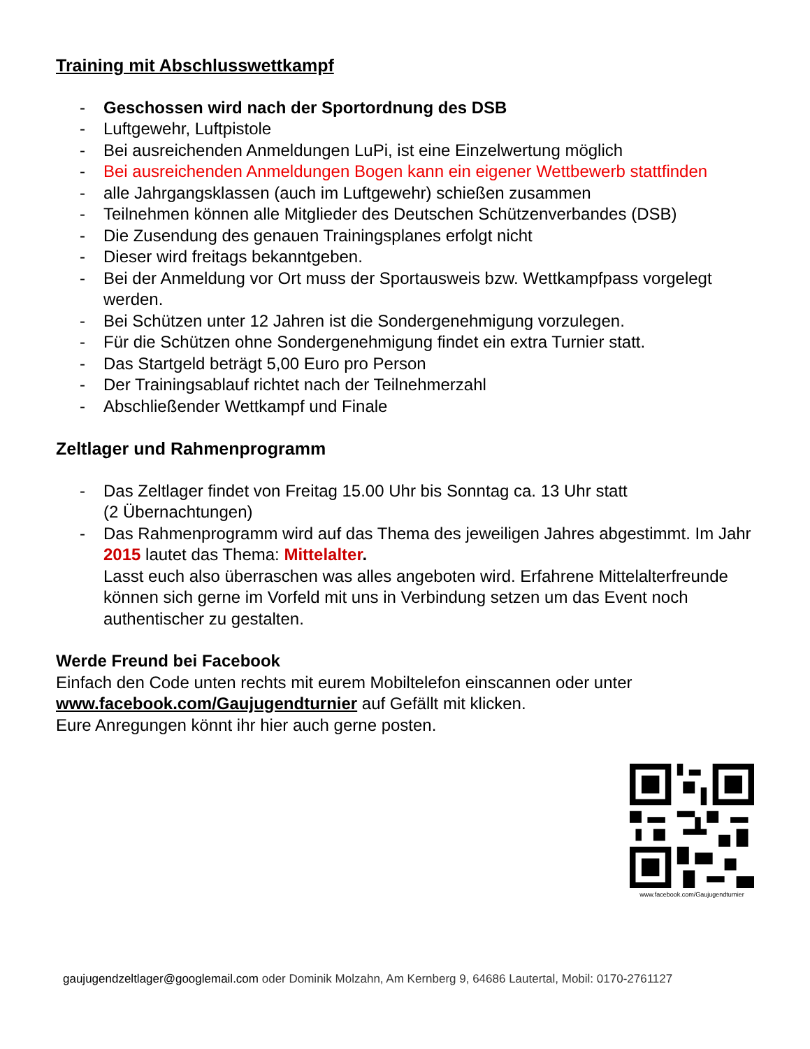Training mit Abschlusswettkampf
- Geschossen wird nach der Sportordnung des DSB
- Luftgewehr, Luftpistole
- Bei ausreichenden Anmeldungen LuPi, ist eine Einzelwertung möglich
- Bei ausreichenden Anmeldungen Bogen kann ein eigener Wettbewerb stattfinden
- alle Jahrgangsklassen (auch im Luftgewehr) schießen zusammen
- Teilnehmen können alle Mitglieder des Deutschen Schützenverbandes (DSB)
- Die Zusendung des genauen Trainingsplanes erfolgt nicht
- Dieser wird freitags bekanntgeben.
- Bei der Anmeldung vor Ort muss der Sportausweis bzw. Wettkampfpass vorgelegt werden.
- Bei Schützen unter 12 Jahren ist die Sondergenehmigung vorzulegen.
- Für die Schützen ohne Sondergenehmigung findet ein extra Turnier statt.
- Das Startgeld beträgt 5,00 Euro pro Person
- Der Trainingsablauf richtet nach der Teilnehmerzahl
- Abschließender Wettkampf und Finale
Zeltlager und Rahmenprogramm
- Das Zeltlager findet von Freitag 15.00 Uhr bis Sonntag ca. 13 Uhr statt
(2 Übernachtungen)
- Das Rahmenprogramm wird auf das Thema des jeweiligen Jahres abgestimmt. Im Jahr 2015 lautet das Thema: Mittelalter.
Lasst euch also überraschen was alles angeboten wird. Erfahrene Mittelalterfreunde können sich gerne im Vorfeld mit uns in Verbindung setzen um das Event noch authentischer zu gestalten.
Werde Freund bei Facebook
Einfach den Code unten rechts mit eurem Mobiltelefon einscannen oder unter www.facebook.com/Gaujugendturnier auf Gefällt mit klicken.
Eure Anregungen könnt ihr hier auch gerne posten.
www.facebook.com/Gaujugendturnier
gaujugendzeltlager@googlemail.com oder Dominik Molzahn, Am Kernberg 9, 64686 Lautertal, Mobil: 0170-2761127